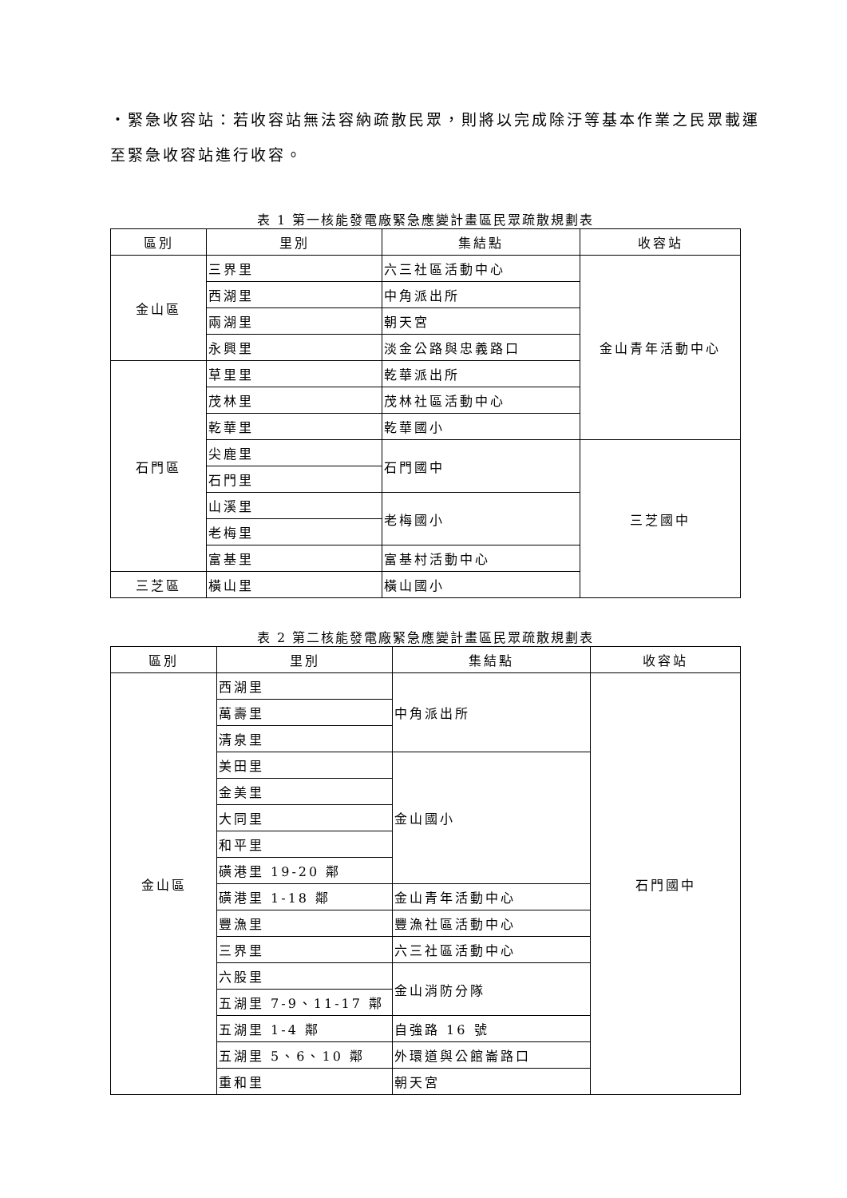・緊急收容站：若收容站無法容納疏散民眾，則將以完成除汙等基本作業之民眾載運至緊急收容站進行收容。
表 1 第一核能發電廠緊急應變計畫區民眾疏散規劃表
| 區別 | 里別 | 集結點 | 收容站 |
| --- | --- | --- | --- |
| 金山區 | 三界里 | 六三社區活動中心 | 金山青年活動中心 |
| | 西湖里 | 中角派出所 | |
| | 兩湖里 | 朝天宮 | |
| | 永興里 | 淡金公路與忠義路口 | |
| 石門區 | 草里里 | 乾華派出所 | |
| | 茂林里 | 茂林社區活動中心 | |
| | 乾華里 | 乾華國小 | |
| | 尖鹿里 | 石門國中 | 三芝國中 |
| | 石門里 | | |
| | 山溪里 | 老梅國小 | |
| | 老梅里 | | |
| | 富基里 | 富基村活動中心 | |
| 三芝區 | 橫山里 | 橫山國小 | |
表 2 第二核能發電廠緊急應變計畫區民眾疏散規劃表
| 區別 | 里別 | 集結點 | 收容站 |
| --- | --- | --- | --- |
| 金山區 | 西湖里 | 中角派出所 | 石門國中 |
| | 萬壽里 | | |
| | 清泉里 | | |
| | 美田里 | 金山國小 | |
| | 金美里 | | |
| | 大同里 | | |
| | 和平里 | | |
| | 磺港里 19-20 鄰 | | |
| | 磺港里 1-18 鄰 | 金山青年活動中心 | |
| | 豐漁里 | 豐漁社區活動中心 | |
| | 三界里 | 六三社區活動中心 | |
| | 六股里 | 金山消防分隊 | |
| | 五湖里 7-9、11-17 鄰 | | |
| | 五湖里 1-4 鄰 | 自強路 16 號 | |
| | 五湖里 5、6、10 鄰 | 外環道與公館崙路口 | |
| | 重和里 | 朝天宮 | |